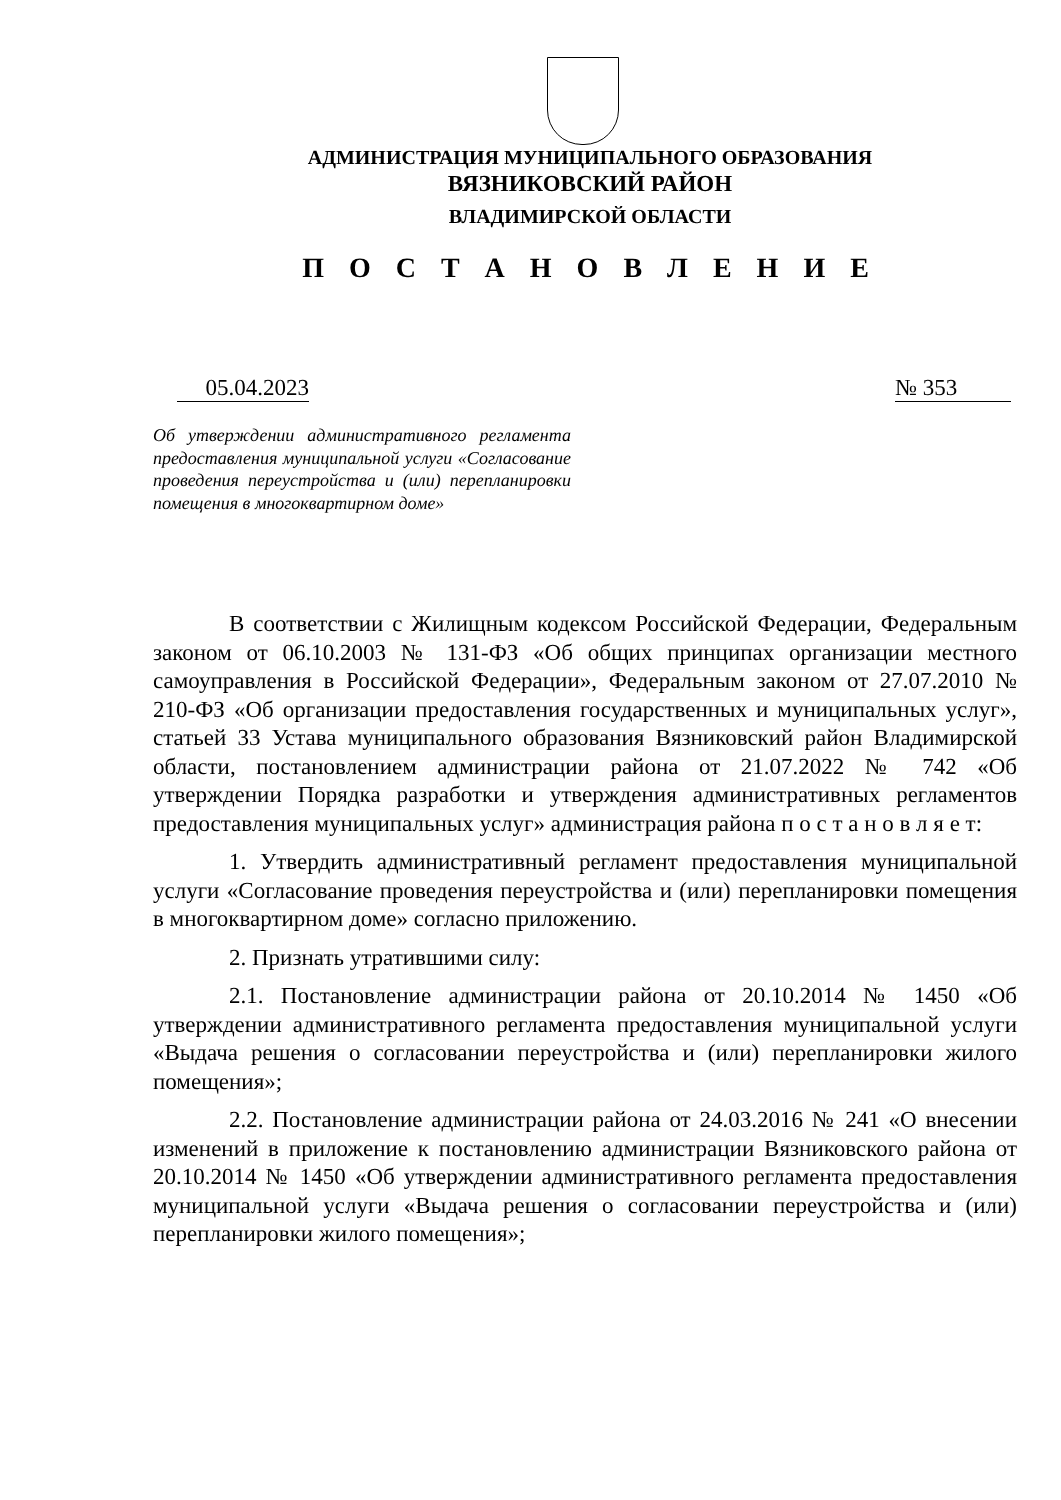АДМИНИСТРАЦИЯ МУНИЦИПАЛЬНОГО ОБРАЗОВАНИЯ
ВЯЗНИКОВСКИЙ РАЙОН
ВЛАДИМИРСКОЙ ОБЛАСТИ
П О С Т А Н О В Л Е Н И Е
05.04.2023
№ 353
Об утверждении административного регламента предоставления муниципальной услуги «Согласование проведения переустройства и (или) перепланировки помещения в многоквартирном доме»
В соответствии с Жилищным кодексом Российской Федерации, Федеральным законом от 06.10.2003 № 131-ФЗ «Об общих принципах организации местного самоуправления в Российской Федерации», Федеральным законом от 27.07.2010 № 210-ФЗ «Об организации предоставления государственных и муниципальных услуг», статьей 33 Устава муниципального образования Вязниковский район Владимирской области, постановлением администрации района от 21.07.2022 № 742 «Об утверждении Порядка разработки и утверждения административных регламентов предоставления муниципальных услуг» администрация района п о с т а н о в л я е т:
1. Утвердить административный регламент предоставления муниципальной услуги «Согласование проведения переустройства и (или) перепланировки помещения в многоквартирном доме» согласно приложению.
2. Признать утратившими силу:
2.1. Постановление администрации района от 20.10.2014 № 1450 «Об утверждении административного регламента предоставления муниципальной услуги «Выдача решения о согласовании переустройства и (или) перепланировки жилого помещения»;
2.2. Постановление администрации района от 24.03.2016 № 241 «О внесении изменений в приложение к постановлению администрации Вязниковского района от 20.10.2014 № 1450 «Об утверждении административного регламента предоставления муниципальной услуги «Выдача решения о согласовании переустройства и (или) перепланировки жилого помещения»;